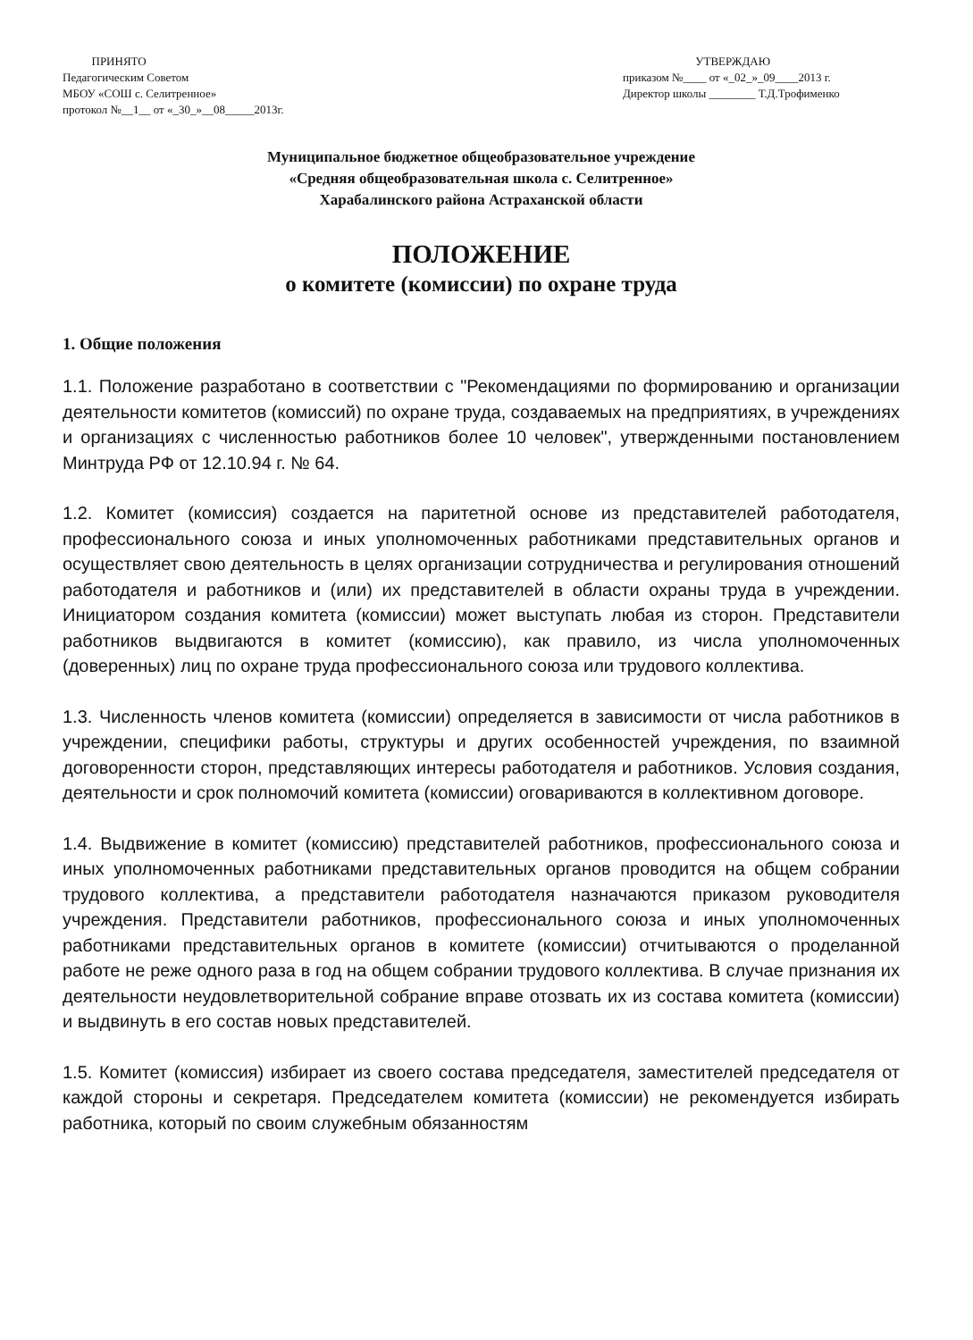ПРИНЯТО
Педагогическим Советом
МБОУ «СОШ с. Селитренное»
протокол №__1__ от «_30_»__08_____2013г.
УТВЕРЖДАЮ
приказом №____ от «_02_»_09____2013 г.
Директор школы ________ Т.Д.Трофименко
Муниципальное бюджетное общеобразовательное учреждение
«Средняя общеобразовательная школа с. Селитренное»
Харабалинского района Астраханской области
ПОЛОЖЕНИЕ
о комитете (комиссии) по охране труда
1. Общие положения
1.1. Положение разработано в соответствии с "Рекомендациями по формированию и организации деятельности комитетов (комиссий) по охране труда, создаваемых на предприятиях, в учреждениях и организациях с численностью работников более 10 человек", утвержденными постановлением Минтруда РФ от 12.10.94 г. № 64.
1.2. Комитет (комиссия) создается на паритетной основе из представителей работодателя, профессионального союза и иных уполномоченных работниками представительных органов и осуществляет свою деятельность в целях организации сотрудничества и регулирования отношений работодателя и работников и (или) их представителей в области охраны труда в учреждении. Инициатором создания комитета (комиссии) может выступать любая из сторон. Представители работников выдвигаются в комитет (комиссию), как правило, из числа уполномоченных (доверенных) лиц по охране труда профессионального союза или трудового коллектива.
1.3. Численность членов комитета (комиссии) определяется в зависимости от числа работников в учреждении, специфики работы, структуры и других особенностей учреждения, по взаимной договоренности сторон, представляющих интересы работодателя и работников. Условия создания, деятельности и срок полномочий комитета (комиссии) оговариваются в коллективном договоре.
1.4. Выдвижение в комитет (комиссию) представителей работников, профессионального союза и иных уполномоченных работниками представительных органов проводится на общем собрании трудового коллектива, а представители работодателя назначаются приказом руководителя учреждения. Представители работников, профессионального союза и иных уполномоченных работниками представительных органов в комитете (комиссии) отчитываются о проделанной работе не реже одного раза в год на общем собрании трудового коллектива. В случае признания их деятельности неудовлетворительной собрание вправе отозвать их из состава комитета (комиссии) и выдвинуть в его состав новых представителей.
1.5. Комитет (комиссия) избирает из своего состава председателя, заместителей председателя от каждой стороны и секретаря. Председателем комитета (комиссии) не рекомендуется избирать работника, который по своим служебным обязанностям